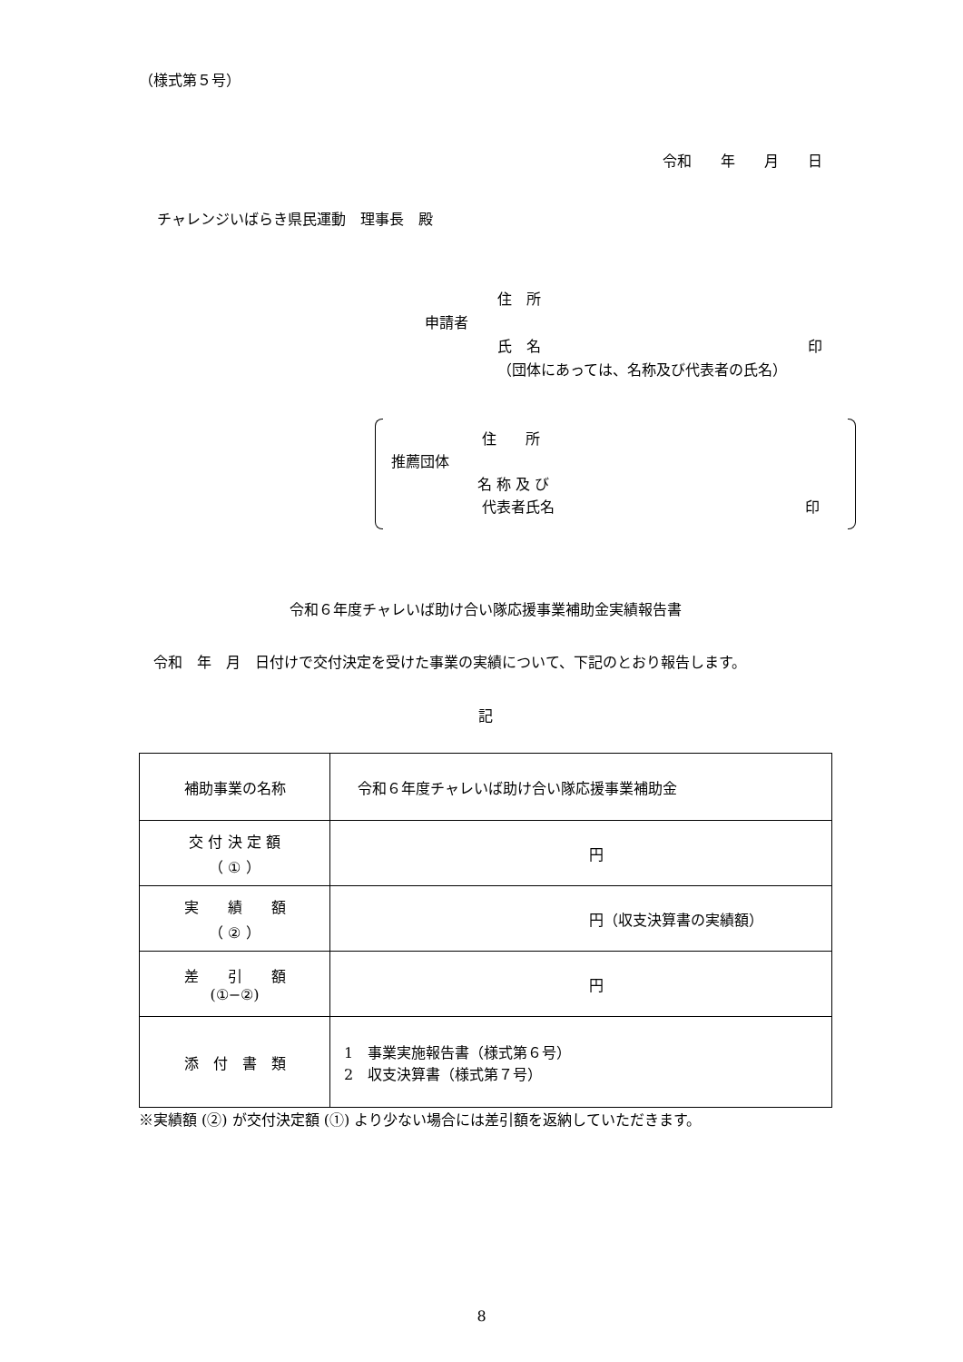（様式第５号）
令和　　年　　月　　日
チャレンジいばらき県民運動　理事長　殿
住　所
申請者
氏　名 印
（団体にあっては、名称及び代表者の氏名）
住　　所
推薦団体
名 称 及 び
代表者氏名 印
令和６年度チャレいば助け合い隊応援事業補助金実績報告書
令和　年　月　日付けで交付決定を受けた事業の実績について、下記のとおり報告します。
記
| 補助事業の名称 | 令和６年度チャレいば助け合い隊応援事業補助金 |
| 交 付 決 定 額 （ ① ） | 円 |
| 実 績 額 （ ② ） | 円（収支決算書の実績額） |
| 差 引 額 (①−②) | 円 |
| 添 付 書 類 | 1 事業実施報告書（様式第６号） 2 収支決算書（様式第７号） |
※実績額 (②) が交付決定額 (①) より少ない場合には差引額を返納していただきます。
8